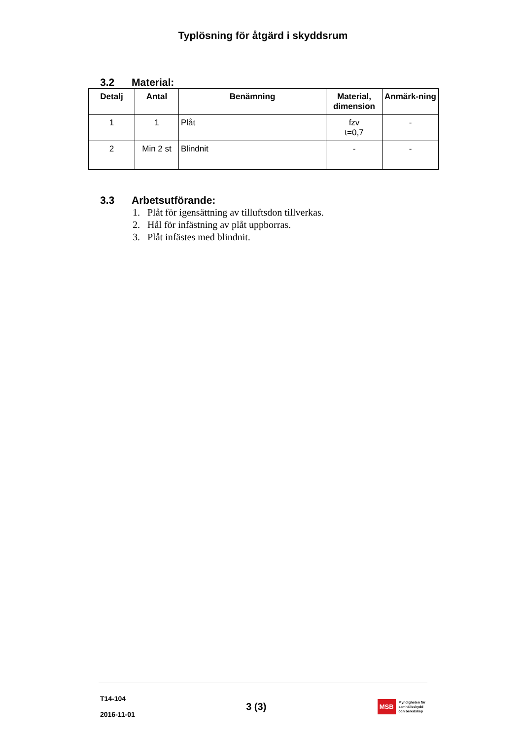Typlösning för åtgärd i skyddsrum
3.2 Material:
| Detalj | Antal | Benämning | Material, dimension | Anmärk-ning |
| --- | --- | --- | --- | --- |
| 1 | 1 | Plåt | fzv t=0,7 | - |
| 2 | Min 2 st | Blindnit | - | - |
3.3 Arbetsutförande:
1. Plåt för igensättning av tilluftsdon tillverkas.
2. Hål för infästning av plåt uppborras.
3. Plåt infästes med blindnit.
T14-104
2016-11-01
3 (3)
MSB Myndigheten för
samhällsskydd
och beredskap